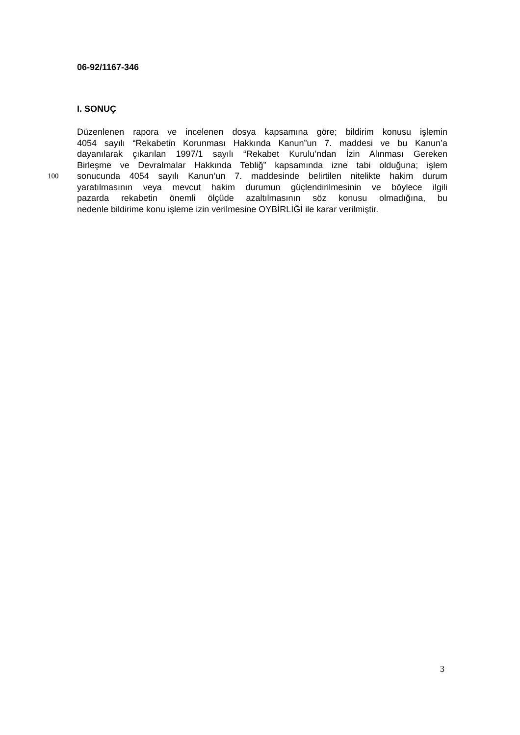06-92/1167-346
I. SONUÇ
Düzenlenen rapora ve incelenen dosya kapsamına göre; bildirim konusu işlemin
4054 sayılı “Rekabetin Korunması Hakkında Kanun”un 7. maddesi ve bu Kanun’a
dayanılarak çıkarılan 1997/1 sayılı “Rekabet Kurulu’ndan İzin Alınması Gereken
Birleşme ve Devralmalar Hakkında Tebliğ” kapsamında izne tabi olduğuna; işlem
100 sonucunda 4054 sayılı Kanun’un 7. maddesinde belirtilen nitelikte hakim durum
yaratılmasının veya mevcut hakim durumun güçlendirilmesinin ve böylece ilgili
pazarda rekabetin önemli ölçüde azaltılmasının söz konusu olmadığına, bu
nedenle bildirime konu işleme izin verilmesine OYBİRLİĞİ ile karar verilmiştir.
3